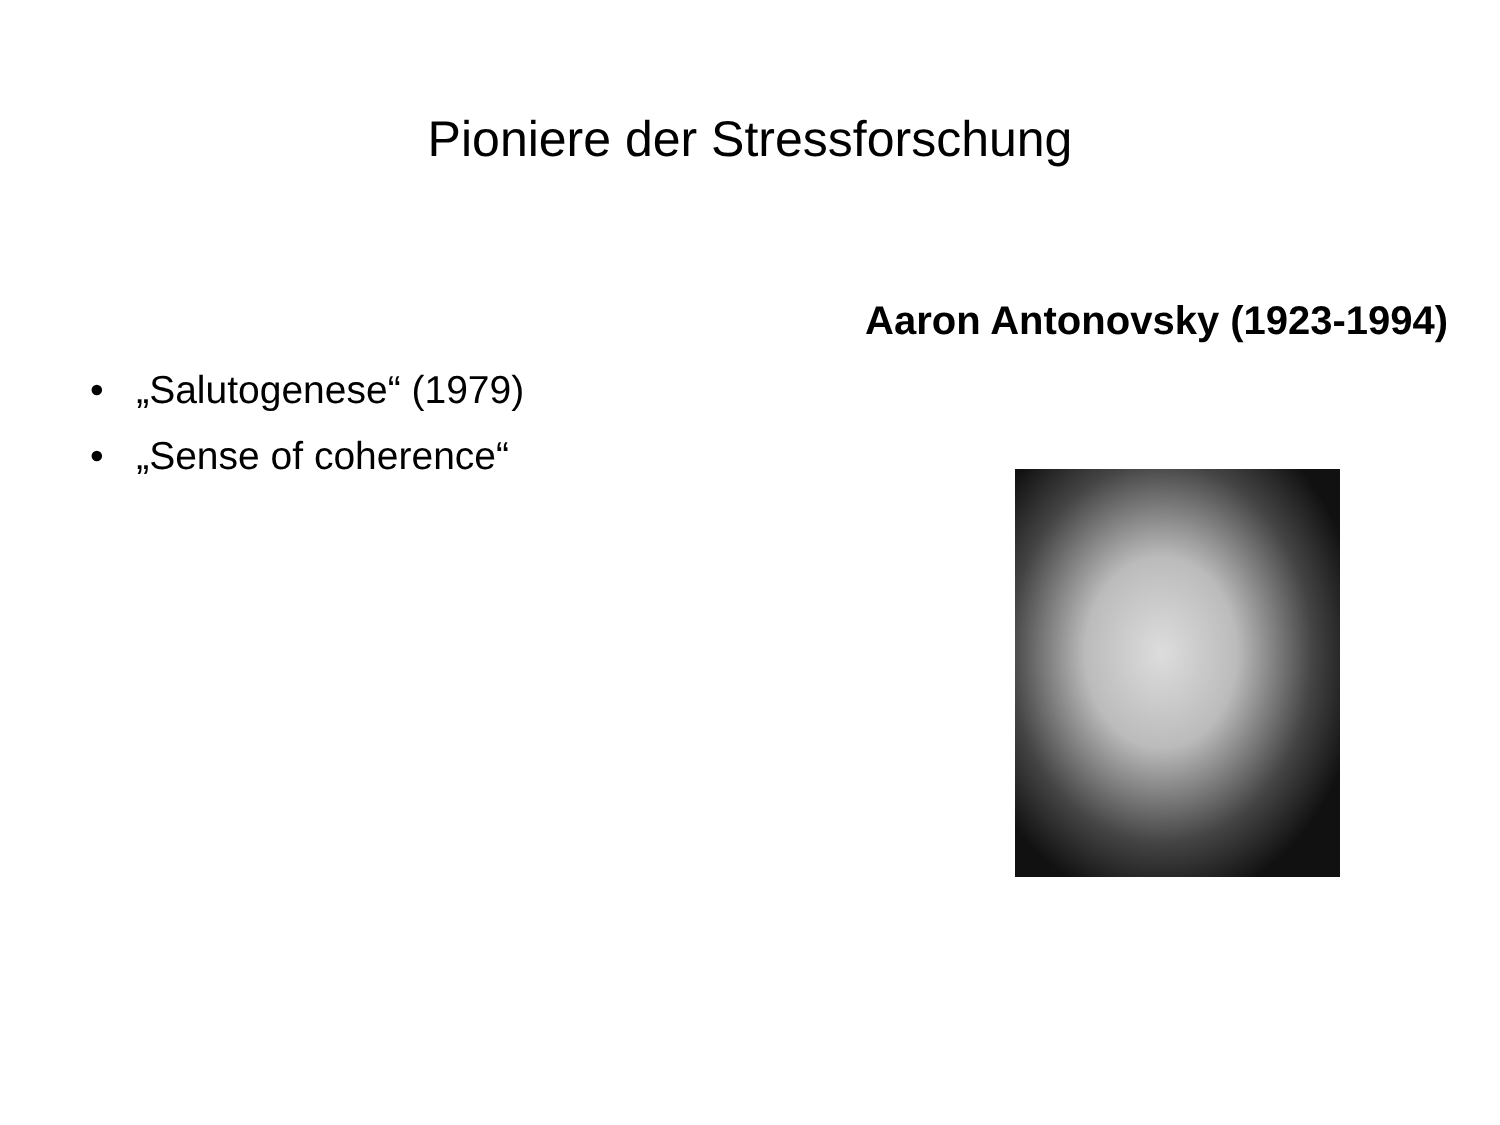Pioniere der Stressforschung
• „Salutogenese“ (1979)
• „Sense of coherence“
Aaron Antonovsky (1923-1994)